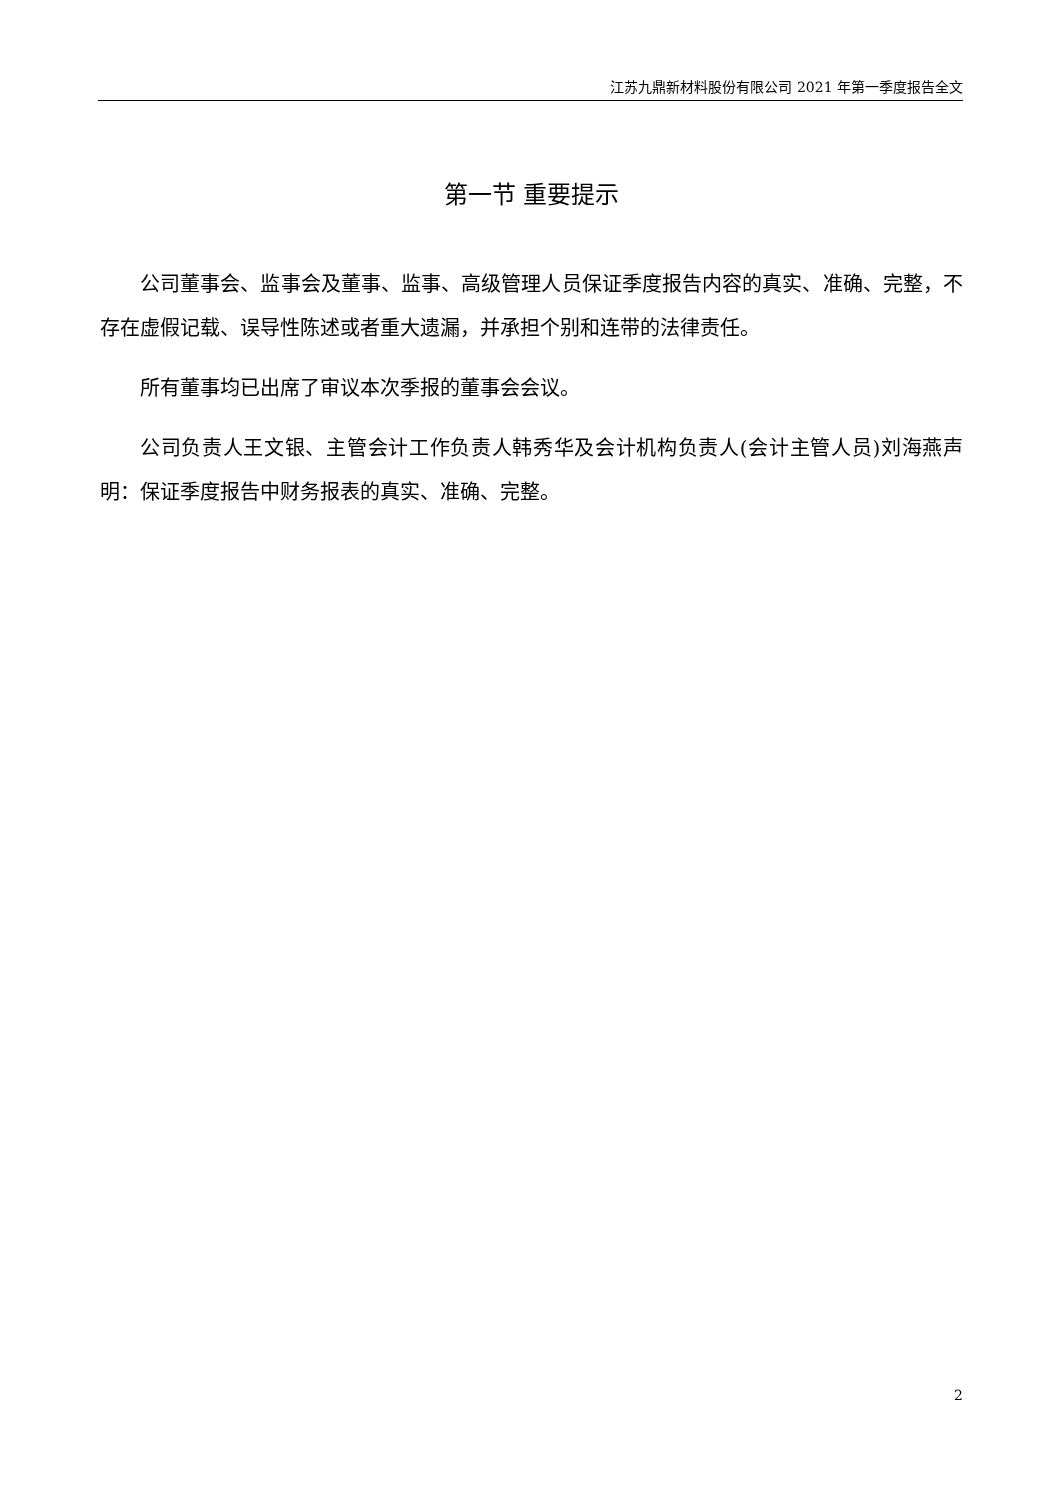江苏九鼎新材料股份有限公司 2021 年第一季度报告全文
第一节 重要提示
公司董事会、监事会及董事、监事、高级管理人员保证季度报告内容的真实、准确、完整，不存在虚假记载、误导性陈述或者重大遗漏，并承担个别和连带的法律责任。
所有董事均已出席了审议本次季报的董事会会议。
公司负责人王文银、主管会计工作负责人韩秀华及会计机构负责人(会计主管人员)刘海燕声明：保证季度报告中财务报表的真实、准确、完整。
2